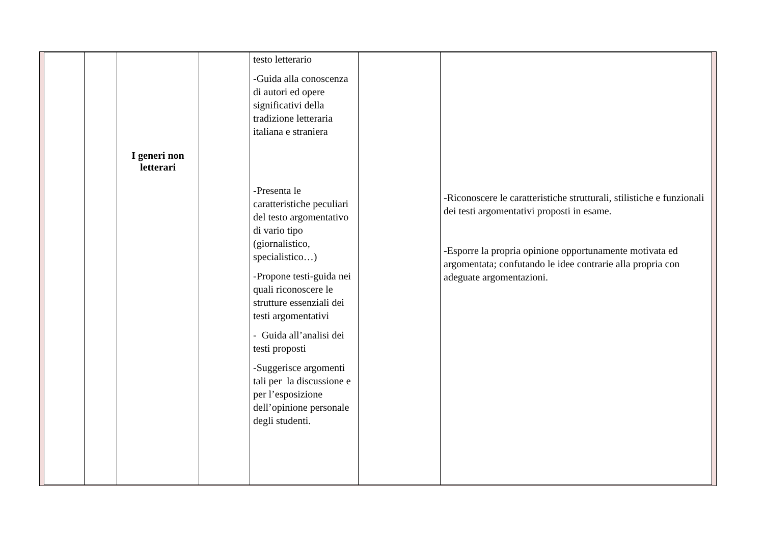| | | I generi non letterari | | testo letterario -Guida alla conoscenza di autori ed opere significativi della tradizione letteraria italiana e straniera -Presenta le caratteristiche peculiari del testo argomentativo di vario tipo (giornalistico, specialistico…) -Propone testi-guida nei quali riconoscere le strutture essenziali dei testi argomentativi - Guida all’analisi dei testi proposti -Suggerisce argomenti tali per la discussione e per l’esposizione dell’opinione personale degli studenti. | | -Riconoscere le caratteristiche strutturali, stilistiche e funzionali dei testi argomentativi proposti in esame. -Esporre la propria opinione opportunamente motivata ed argomentata; confutando le idee contrarie alla propria con adeguate argomentazioni. |